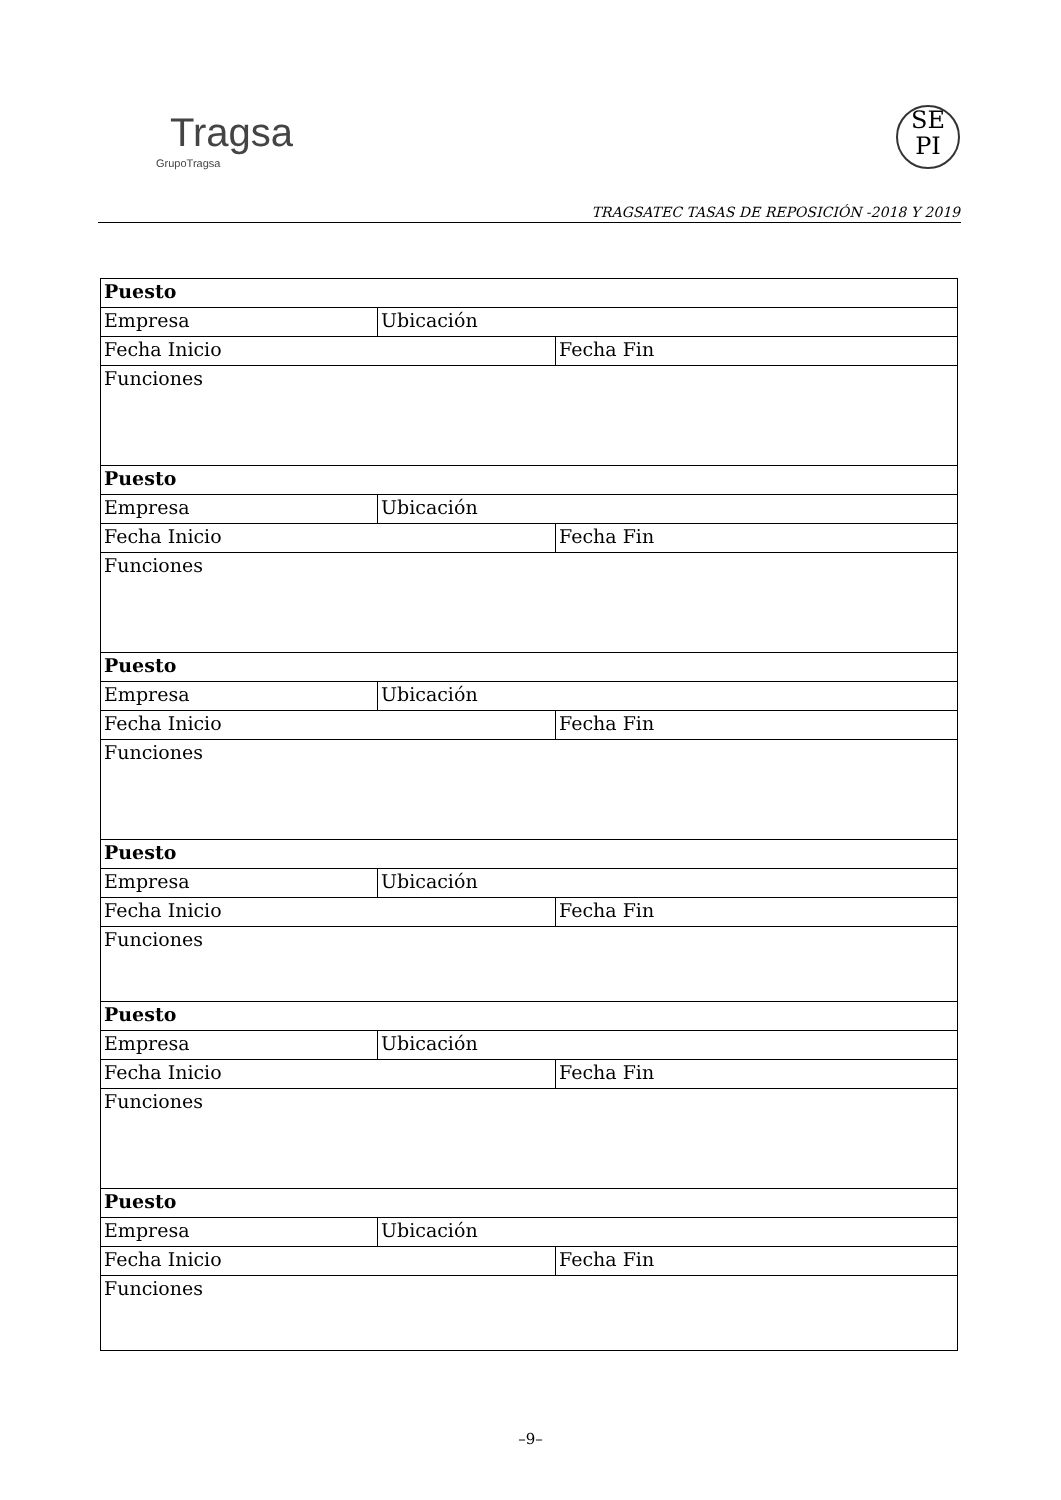Tragsa
GrupoTragsa
SE
PI
TRAGSATEC TASAS DE REPOSICIÓN -2018 Y 2019
| Puesto | | |
| Empresa | Ubicación | |
| Fecha Inicio | | Fecha Fin |
| Funciones | | |
| Puesto | | |
| Empresa | Ubicación | |
| Fecha Inicio | | Fecha Fin |
| Funciones | | |
| Puesto | | |
| Empresa | Ubicación | |
| Fecha Inicio | | Fecha Fin |
| Funciones | | |
| Puesto | | |
| Empresa | Ubicación | |
| Fecha Inicio | | Fecha Fin |
| Funciones | | |
| Puesto | | |
| Empresa | Ubicación | |
| Fecha Inicio | | Fecha Fin |
| Funciones | | |
| Puesto | | |
| Empresa | Ubicación | |
| Fecha Inicio | | Fecha Fin |
| Funciones | | |
–9–